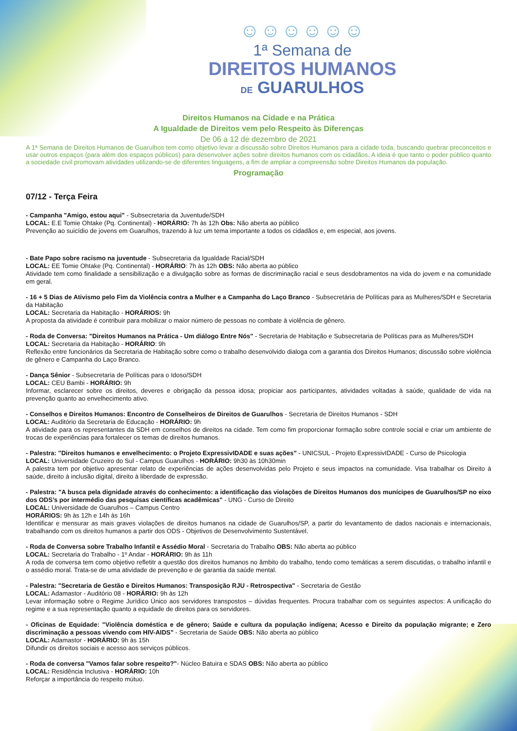☺☺☺☺☺☺
1ª Semana de
DIREITOS HUMANOS
DE GUARULHOS
Direitos Humanos na Cidade e na Prática
A Igualdade de Direitos vem pelo Respeito às Diferenças
De 06 a 12 de dezembro de 2021
A 1ª Semana de Direitos Humanos de Guarulhos tem como objetivo levar a discussão sobre Direitos Humanos para a cidade toda, buscando quebrar preconceitos e usar outros espaços (para além dos espaços públicos) para desenvolver ações sobre direitos humanos com os cidadãos. A ideia é que tanto o poder público quanto a sociedade civil promovam atividades utilizando-se de diferentes linguagens, a fim de ampliar a compreensão sobre Direitos Humanos da população.
Programação
07/12 - Terça Feira
- Campanha "Amigo, estou aqui" - Subsecretaria da Juventude/SDH
LOCAL: E.E Tomie Ohtake (Pq. Continental) - HORÁRIO: 7h às 12h Obs: Não aberta ao público
Prevenção ao suicídio de jovens em Guarulhos, trazendo à luz um tema importante a todos os cidadãos e, em especial, aos jovens.
- Bate Papo sobre racismo na juventude - Subsecretaria da Igualdade Racial/SDH
LOCAL: EE Tomie Ohtake (Pq. Continental) - HORÁRIO: 7h às 12h OBS: Não aberta ao público
Atividade tem como finalidade a sensibilização e a divulgação sobre as formas de discriminação racial e seus desdobramentos na vida do jovem e na comunidade em geral.
- 16 + 5 Dias de Ativismo pelo Fim da Violência contra a Mulher e a Campanha do Laço Branco - Subsecretária de Políticas para as Mulheres/SDH e Secretaria da Habitação
LOCAL: Secretaria da Habitação - HORÁRIOS: 9h
A proposta da atividade é contribuir para mobilizar o maior número de pessoas no combate à violência de gênero.
- Roda de Conversa: "Direitos Humanos na Prática - Um diálogo Entre Nós" - Secretaria de Habitação e Subsecretaria de Políticas para as Mulheres/SDH
LOCAL: Secretaria da Habitação - HORÁRIO: 9h
Reflexão entre funcionários da Secretaria de Habitação sobre como o trabalho desenvolvido dialoga com a garantia dos Direitos Humanos; discussão sobre violência de gênero e Campanha do Laço Branco.
- Dança Sênior - Subsecretaria de Políticas para o Idoso/SDH
LOCAL: CEU Bambi - HORÁRIO: 9h
Informar, esclarecer sobre os direitos, deveres e obrigação da pessoa idosa; propiciar aos participantes, atividades voltadas à saúde, qualidade de vida na prevenção quanto ao envelhecimento ativo.
- Conselhos e Direitos Humanos: Encontro de Conselheiros de Direitos de Guarulhos - Secretaria de Direitos Humanos - SDH
LOCAL: Auditório da Secretaria de Educação - HORÁRIO: 9h
A atividade para os representantes da SDH em conselhos de direitos na cidade. Tem como fim proporcionar formação sobre controle social e criar um ambiente de trocas de experiências para fortalecer os temas de direitos humanos.
- Palestra: "Direitos humanos e envelhecimento: o Projeto ExpressivIDADE e suas ações” - UNICSUL - Projeto ExpressivIDADE - Curso de Psicologia
LOCAL: Universidade Cruzeiro do Sul - Campus Guarulhos - HORÁRIO: 9h30 às 10h30min
A palestra tem por objetivo apresentar relato de experiências de ações desenvolvidas pelo Projeto e seus impactos na comunidade. Visa trabalhar os Direito à saúde, direito à inclusão digital, direito à liberdade de expressão.
- Palestra: "A busca pela dignidade através do conhecimento: a identificação das violações de Direitos Humanos dos munícipes de Guarulhos/SP no eixo dos ODS’s por intermédio das pesquisas científicas acadêmicas" - UNG - Curso de Direito
LOCAL: Universidade de Guarulhos – Campus Centro
HORÁRIOS: 9h às 12h e 14h às 16h
Identificar e mensurar as mais graves violações de direitos humanos na cidade de Guarulhos/SP, a partir do levantamento de dados nacionais e internacionais, trabalhando com os direitos humanos a partir dos ODS - Objetivos de Desenvolvimento Sustentável.
- Roda de Conversa sobre Trabalho Infantil e Assédio Moral - Secretaria do Trabalho OBS: Não aberta ao público
LOCAL: Secretaria do Trabalho - 1º Andar - HORÁRIO: 9h às 11h
A roda de conversa tem como objetivo refletitr a questão dos direitos humanos no âmbito do trabalho, tendo como temáticas a serem discutidas, o trabalho infantil e o assédio moral. Trata-se de uma atividade de prevenção e de garantia da saúde mental.
- Palestra: "Secretaria de Gestão e Direitos Humanos: Transposição RJU - Retrospectiva" - Secretaria de Gestão
LOCAL: Adamastor - Auditório 08 - HORÁRIO: 9h às 12h
Levar informação sobre o Regime Jurídico Único aos servidores transpostos – dúvidas frequentes. Procura trabalhar com os seguintes aspectos: A unificação do regime e a sua representação quanto a equidade de direitos para os servidores.
- Oficinas de Equidade: "Violência doméstica e de gênero; Saúde e cultura da população indígena; Acesso e Direito da população migrante; e Zero discriminação a pessoas vivendo com HIV-AIDS" - Secretaria de Saúde OBS: Não aberta ao público
LOCAL: Adamastor - HORÁRIO: 9h às 15h
Difundir os direitos sociais e acesso aos serviços públicos.
- Roda de conversa "Vamos falar sobre respeito?"- Núcleo Batuira e SDAS OBS: Não aberta ao público
LOCAL: Residência Inclusiva - HORÁRIO: 10h
Reforçar a importância do respeito mútuo.